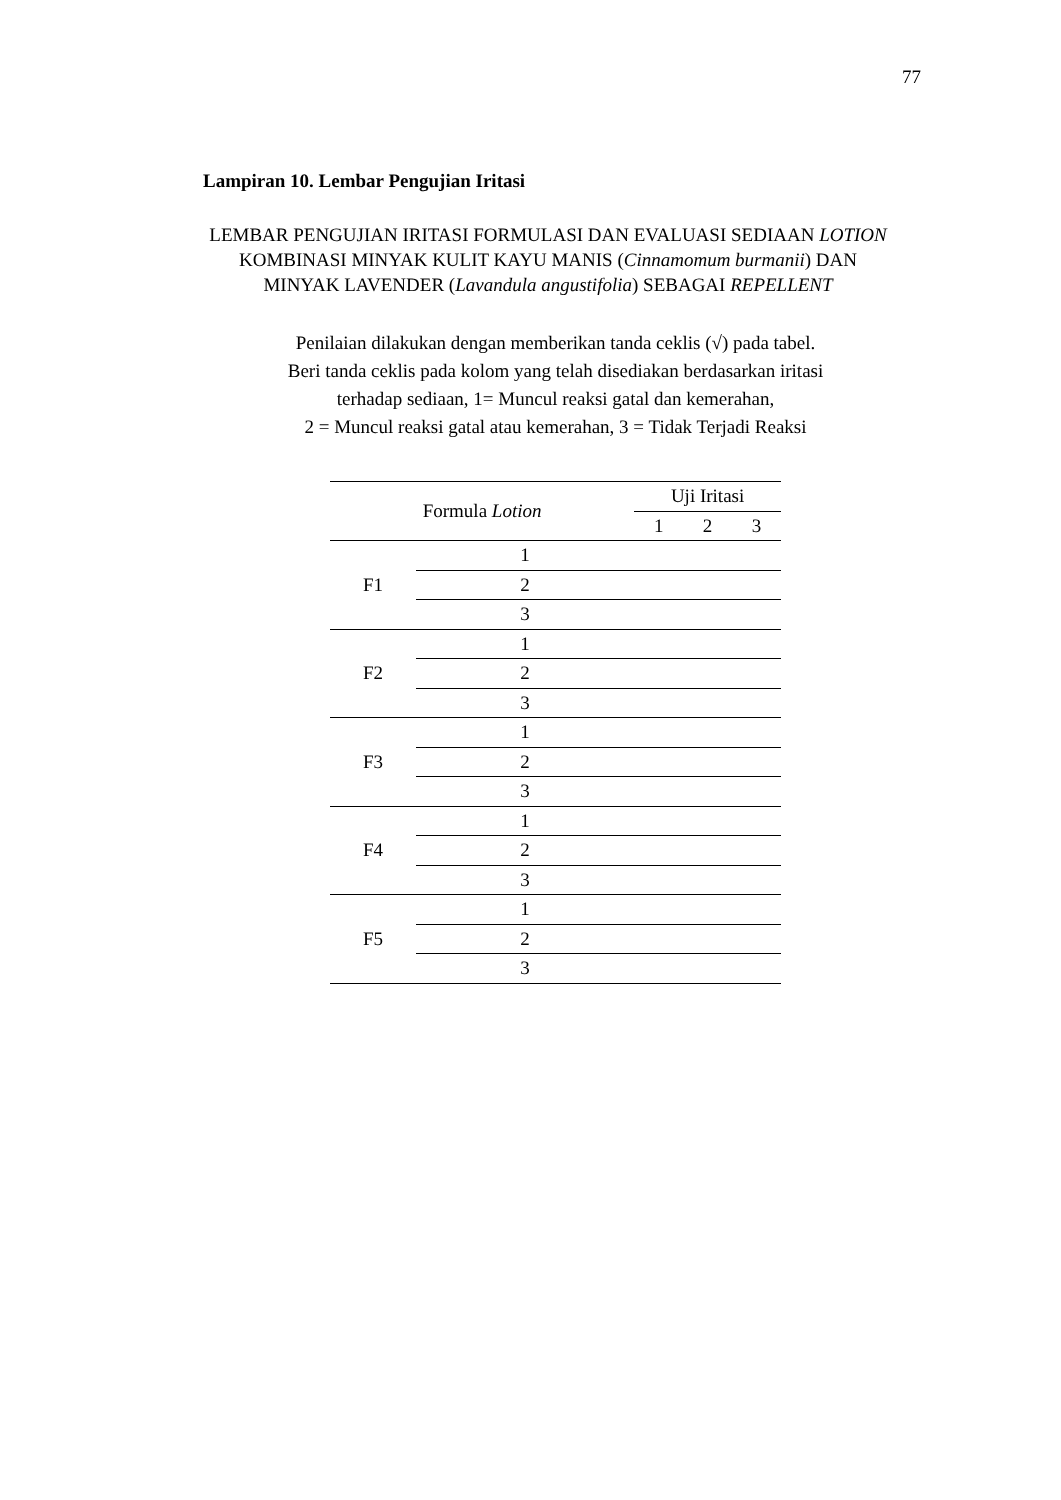77
Lampiran 10. Lembar Pengujian Iritasi
LEMBAR PENGUJIAN IRITASI FORMULASI DAN EVALUASI SEDIAAN LOTION KOMBINASI MINYAK KULIT KAYU MANIS (Cinnamomum burmanii) DAN MINYAK LAVENDER (Lavandula angustifolia) SEBAGAI REPELLENT
Penilaian dilakukan dengan memberikan tanda ceklis (√) pada tabel.
Beri tanda ceklis pada kolom yang telah disediakan berdasarkan iritasi
terhadap sediaan, 1= Muncul reaksi gatal dan kemerahan,
2 = Muncul reaksi gatal atau kemerahan, 3 = Tidak Terjadi Reaksi
| Formula Lotion | | Uji Iritasi | | |
| --- | --- | --- | --- | --- |
| | | 1 | 2 | 3 |
| F1 | 1 | | | |
| | 2 | | | |
| | 3 | | | |
| F2 | 1 | | | |
| | 2 | | | |
| | 3 | | | |
| F3 | 1 | | | |
| | 2 | | | |
| | 3 | | | |
| F4 | 1 | | | |
| | 2 | | | |
| | 3 | | | |
| F5 | 1 | | | |
| | 2 | | | |
| | 3 | | | |